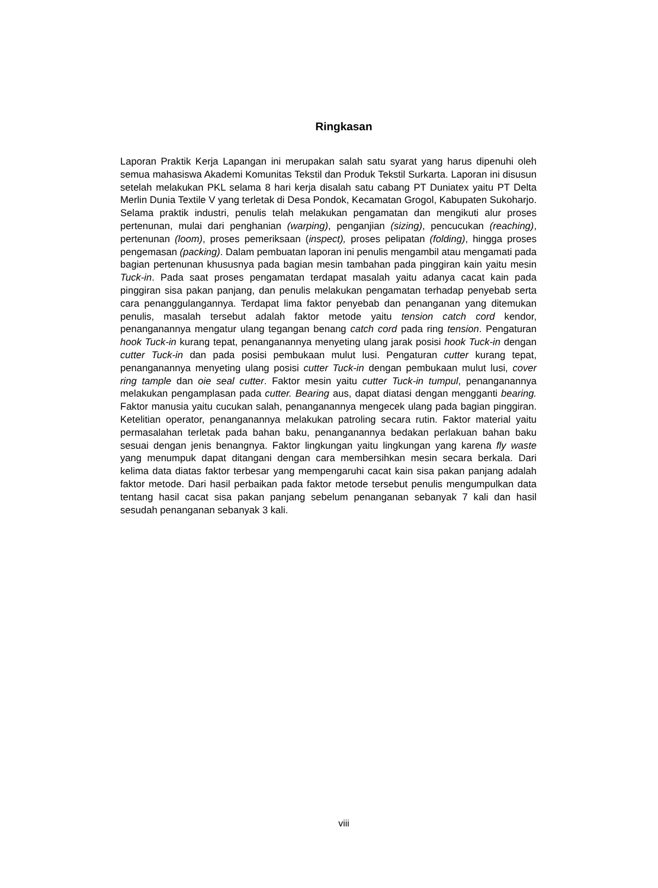Ringkasan
Laporan Praktik Kerja Lapangan ini merupakan salah satu syarat yang harus dipenuhi oleh semua mahasiswa Akademi Komunitas Tekstil dan Produk Tekstil Surkarta. Laporan ini disusun setelah melakukan PKL selama 8 hari kerja disalah satu cabang PT Duniatex yaitu PT Delta Merlin Dunia Textile V yang terletak di Desa Pondok, Kecamatan Grogol, Kabupaten Sukoharjo. Selama praktik industri, penulis telah melakukan pengamatan dan mengikuti alur proses pertenunan, mulai dari penghanian (warping), penganjian (sizing), pencucukan (reaching), pertenunan (loom), proses pemeriksaan (inspect), proses pelipatan (folding), hingga proses pengemasan (packing). Dalam pembuatan laporan ini penulis mengambil atau mengamati pada bagian pertenunan khususnya pada bagian mesin tambahan pada pinggiran kain yaitu mesin Tuck-in. Pada saat proses pengamatan terdapat masalah yaitu adanya cacat kain pada pinggiran sisa pakan panjang, dan penulis melakukan pengamatan terhadap penyebab serta cara penanggulangannya. Terdapat lima faktor penyebab dan penanganan yang ditemukan penulis, masalah tersebut adalah faktor metode yaitu tension catch cord kendor, penanganannya mengatur ulang tegangan benang catch cord pada ring tension. Pengaturan hook Tuck-in kurang tepat, penanganannya menyeting ulang jarak posisi hook Tuck-in dengan cutter Tuck-in dan pada posisi pembukaan mulut lusi. Pengaturan cutter kurang tepat, penanganannya menyeting ulang posisi cutter Tuck-in dengan pembukaan mulut lusi, cover ring tample dan oie seal cutter. Faktor mesin yaitu cutter Tuck-in tumpul, penanganannya melakukan pengamplasan pada cutter. Bearing aus, dapat diatasi dengan mengganti bearing. Faktor manusia yaitu cucukan salah, penanganannya mengecek ulang pada bagian pinggiran. Ketelitian operator, penanganannya melakukan patroling secara rutin. Faktor material yaitu permasalahan terletak pada bahan baku, penanganannya bedakan perlakuan bahan baku sesuai dengan jenis benangnya. Faktor lingkungan yaitu lingkungan yang karena fly waste yang menumpuk dapat ditangani dengan cara membersihkan mesin secara berkala. Dari kelima data diatas faktor terbesar yang mempengaruhi cacat kain sisa pakan panjang adalah faktor metode. Dari hasil perbaikan pada faktor metode tersebut penulis mengumpulkan data tentang hasil cacat sisa pakan panjang sebelum penanganan sebanyak 7 kali dan hasil sesudah penanganan sebanyak 3 kali.
viii